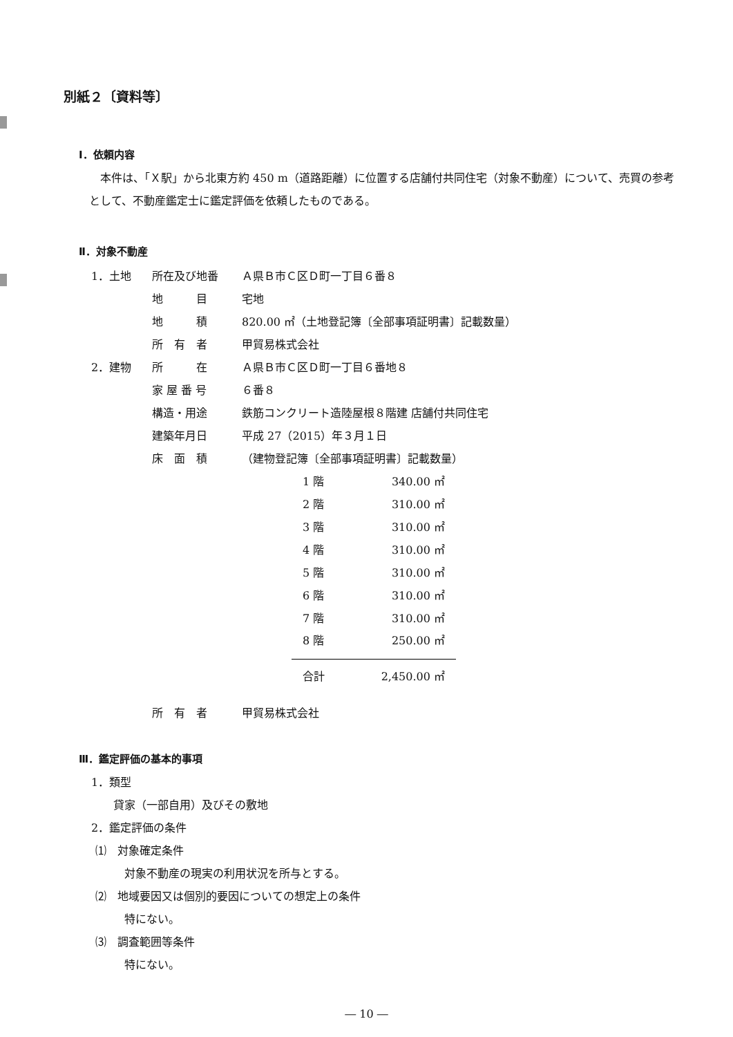別紙２〔資料等〕
Ⅰ．依頼内容
本件は、「Ｘ駅」から北東方約 450 m（道路距離）に位置する店舗付共同住宅（対象不動産）について、売買の参考として、不動産鑑定士に鑑定評価を依頼したものである。
Ⅱ．対象不動産
| 1．土地 | 所在及び地番 | Ａ県Ｂ市Ｃ区Ｄ町一丁目６番８ |
| | 地 目 | 宅地 |
| | 地 積 | 820.00 ㎡（土地登記簿〔全部事項証明書〕記載数量） |
| | 所 有 者 | 甲貿易株式会社 |
| 2．建物 | 所 在 | Ａ県Ｂ市Ｃ区Ｄ町一丁目６番地８ |
| | 家 屋 番 号 | ６番８ |
| | 構造・用途 | 鉄筋コンクリート造陸屋根８階建 店舗付共同住宅 |
| | 建築年月日 | 平成 27（2015）年３月１日 |
| | 床 面 積 | （建物登記簿〔全部事項証明書〕記載数量） |
| 1 階 | 340.00 ㎡ |
| 2 階 | 310.00 ㎡ |
| 3 階 | 310.00 ㎡ |
| 4 階 | 310.00 ㎡ |
| 5 階 | 310.00 ㎡ |
| 6 階 | 310.00 ㎡ |
| 7 階 | 310.00 ㎡ |
| 8 階 | 250.00 ㎡ |
| 合計 | 2,450.00 ㎡ |
| 所 有 者 | 甲貿易株式会社 |
Ⅲ．鑑定評価の基本的事項
1．類型
貸家（一部自用）及びその敷地
2．鑑定評価の条件
⑴　対象確定条件
対象不動産の現実の利用状況を所与とする。
⑵　地域要因又は個別的要因についての想定上の条件
特にない。
⑶　調査範囲等条件
特にない。
― 10 ―